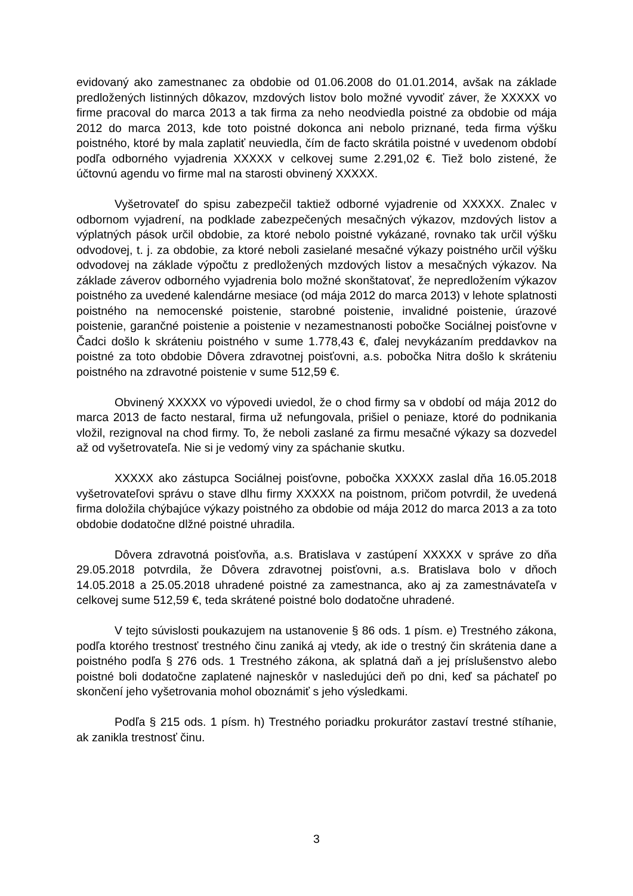evidovaný ako zamestnanec za obdobie od 01.06.2008 do 01.01.2014, avšak na základe predložených listinných dôkazov, mzdových listov bolo možné vyvodiť záver, že XXXXX vo firme pracoval do marca 2013 a tak firma za neho neodviedla poistné za obdobie od mája 2012 do marca 2013, kde toto poistné dokonca ani nebolo priznané, teda firma výšku poistného, ktoré by mala zaplatiť neuviedla, čím de facto skrátila poistné v uvedenom období podľa odborného vyjadrenia XXXXX v celkovej sume 2.291,02 €. Tiež bolo zistené, že účtovnú agendu vo firme mal na starosti obvinený XXXXX.
Vyšetrovateľ do spisu zabezpečil taktiež odborné vyjadrenie od XXXXX. Znalec v odbornom vyjadrení, na podklade zabezpečených mesačných výkazov, mzdových listov a výplatných pások určil obdobie, za ktoré nebolo poistné vykázané, rovnako tak určil výšku odvodovej, t. j. za obdobie, za ktoré neboli zasielané mesačné výkazy poistného určil výšku odvodovej na základe výpočtu z predložených mzdových listov a mesačných výkazov. Na základe záverov odborného vyjadrenia bolo možné skonštatovať, že nepredložením výkazov poistného za uvedené kalendárne mesiace (od mája 2012 do marca 2013) v lehote splatnosti poistného na nemocenské poistenie, starobné poistenie, invalidné poistenie, úrazové poistenie, garančné poistenie a poistenie v nezamestnanosti pobočke Sociálnej poisťovne v Čadci došlo k skráteniu poistného v sume 1.778,43 €, ďalej nevykázaním preddavkov na poistné za toto obdobie Dôvera zdravotnej poisťovni, a.s. pobočka Nitra došlo k skráteniu poistného na zdravotné poistenie v sume 512,59 €.
Obvinený XXXXX vo výpovedi uviedol, že o chod firmy sa v období od mája 2012 do marca 2013 de facto nestaral, firma už nefungovala, prišiel o peniaze, ktoré do podnikania vložil, rezignoval na chod firmy. To, že neboli zaslané za firmu mesačné výkazy sa dozvedel až od vyšetrovateľa. Nie si je vedomý viny za spáchanie skutku.
XXXXX ako zástupca Sociálnej poisťovne, pobočka XXXXX zaslal dňa 16.05.2018 vyšetrovateľovi správu o stave dlhu firmy XXXXX na poistnom, pričom potvrdil, že uvedená firma doložila chýbajúce výkazy poistného za obdobie od mája 2012 do marca 2013 a za toto obdobie dodatočne dlžné poistné uhradila.
Dôvera zdravotná poisťovňa, a.s. Bratislava v zastúpení XXXXX v správe zo dňa 29.05.2018 potvrdila, že Dôvera zdravotnej poisťovni, a.s. Bratislava bolo v dňoch 14.05.2018 a 25.05.2018 uhradené poistné za zamestnanca, ako aj za zamestnávateľa v celkovej sume 512,59 €, teda skrátené poistné bolo dodatočne uhradené.
V tejto súvislosti poukazujem na ustanovenie § 86 ods. 1 písm. e) Trestného zákona, podľa ktorého trestnosť trestného činu zaniká aj vtedy, ak ide o trestný čin skrátenia dane a poistného podľa § 276 ods. 1 Trestného zákona, ak splatná daň a jej príslušenstvo alebo poistné boli dodatočne zaplatené najneskôr v nasledujúci deň po dni, keď sa páchateľ po skončení jeho vyšetrovania mohol oboznámiť s jeho výsledkami.
Podľa § 215 ods. 1 písm. h) Trestného poriadku prokurátor zastaví trestné stíhanie, ak zanikla trestnosť činu.
3